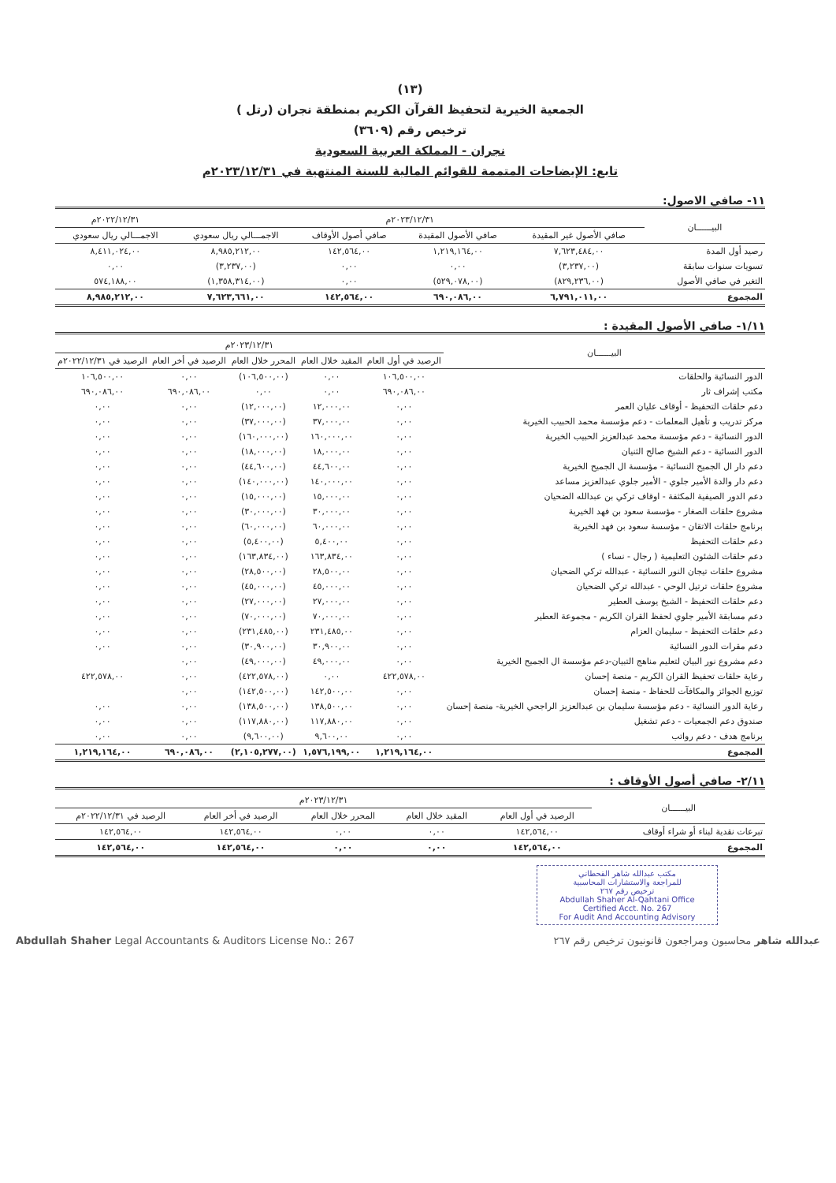(١٣)
الجمعية الخيرية لتحفيظ القرآن الكريم بمنطقة نجران (رتل )
ترخيص رقم (٣٦٠٩)
نجران - المملكة العربية السعودية
تابع: الإيضاحات المتممة للقوائم المالية للسنة المنتهية في ٢٠٢٣/١٢/٣١م
١١- صافي الاصول:
| البيــــــان | ٢٠٢٣/١٢/٣١م | | | | ٢٠٢٢/١٢/٣١م |
| --- | --- | --- | --- | --- | --- |
| | صافي الأصول غير المقيدة | صافي الأصول المقيدة | صافي أصول الأوقاف | الاجمـــالي ريال سعودي | الاجمـــالي ريال سعودي |
| رصيد أول المدة | ٧,٦٢٣,٤٨٤,٠٠ | ١,٢١٩,١٦٤,٠٠ | ١٤٢,٥٦٤,٠٠ | ٨,٩٨٥,٢١٢,٠٠ | ٨,٤١١,٠٢٤,٠٠ |
| تسويات سنوات سابقة | (٣,٢٣٧,٠٠) | ٠,٠٠ | ٠,٠٠ | (٣,٢٣٧,٠٠) | ٠,٠٠ |
| التغير في صافي الأصول | (٨٢٩,٢٣٦,٠٠) | (٥٢٩,٠٧٨,٠٠) | ٠,٠٠ | (١,٣٥٨,٣١٤,٠٠) | ٥٧٤,١٨٨,٠٠ |
| المجموع | ٦,٧٩١,٠١١,٠٠ | ٦٩٠,٠٨٦,٠٠ | ١٤٢,٥٦٤,٠٠ | ٧,٦٢٣,٦٦١,٠٠ | ٨,٩٨٥,٢١٢,٠٠ |
١/١١- صافي الأصول المقيدة :
| البيــــــان | ٢٠٢٣/١٢/٣١م | | | | |
| --- | --- | --- | --- | --- | --- |
| | الرصيد في أول العام | المقيد خلال العام | المحرر خلال العام | الرصيد في أخر العام | الرصيد في ٢٠٢٢/١٢/٣١م |
| الدور النسائية والحلقات | ١٠٦,٥٠٠,٠٠ | ٠,٠٠ | (١٠٦,٥٠٠,٠٠) | ٠,٠٠ | ١٠٦,٥٠٠,٠٠ |
| مكتب إشراف ثار | ٦٩٠,٠٨٦,٠٠ | ٠,٠٠ | ٠,٠٠ | ٦٩٠,٠٨٦,٠٠ | ٦٩٠,٠٨٦,٠٠ |
| دعم حلقات التحفيظ - أوقاف عليان العمر | ٠,٠٠ | ١٢,٠٠٠,٠٠ | (١٢,٠٠٠,٠٠) | ٠,٠٠ | ٠,٠٠ |
| مركز تدريب و تأهيل المعلمات - دعم مؤسسة محمد الحبيب الخيرية | ٠,٠٠ | ٣٧,٠٠٠,٠٠ | (٣٧,٠٠٠,٠٠) | ٠,٠٠ | ٠,٠٠ |
| الدور النسائية - دعم مؤسسة محمد عبدالعزيز الحبيب الخيرية | ٠,٠٠ | ١٦٠,٠٠٠,٠٠ | (١٦٠,٠٠٠,٠٠) | ٠,٠٠ | ٠,٠٠ |
| الدور النسائية - دعم الشيخ صالح الثنيان | ٠,٠٠ | ١٨,٠٠٠,٠٠ | (١٨,٠٠٠,٠٠) | ٠,٠٠ | ٠,٠٠ |
| دعم دار ال الجميح النسائية - مؤسسة ال الجميح الخيرية | ٠,٠٠ | ٤٤,٦٠٠,٠٠ | (٤٤,٦٠٠,٠٠) | ٠,٠٠ | ٠,٠٠ |
| دعم دار والدة الأمير جلوي - الأمير جلوي عبدالعزيز مساعد | ٠,٠٠ | ١٤٠,٠٠٠,٠٠ | (١٤٠,٠٠٠,٠٠) | ٠,٠٠ | ٠,٠٠ |
| دعم الدور الصيفية المكثفة - اوقاف تركي بن عبدالله الضحيان | ٠,٠٠ | ١٥,٠٠٠,٠٠ | (١٥,٠٠٠,٠٠) | ٠,٠٠ | ٠,٠٠ |
| مشروع حلقات الصغار - مؤسسة سعود بن فهد الخيرية | ٠,٠٠ | ٣٠,٠٠٠,٠٠ | (٣٠,٠٠٠,٠٠) | ٠,٠٠ | ٠,٠٠ |
| برنامج حلقات الاتقان - مؤسسة سعود بن فهد الخيرية | ٠,٠٠ | ٦٠,٠٠٠,٠٠ | (٦٠,٠٠٠,٠٠) | ٠,٠٠ | ٠,٠٠ |
| دعم حلقات التحفيظ | ٠,٠٠ | ٥,٤٠٠,٠٠ | (٥,٤٠٠,٠٠) | ٠,٠٠ | ٠,٠٠ |
| دعم حلقات الشئون التعليمية ( رجال - نساء ) | ٠,٠٠ | ١٦٣,٨٣٤,٠٠ | (١٦٣,٨٣٤,٠٠) | ٠,٠٠ | ٠,٠٠ |
| مشروع حلقات تيجان النور النسائية - عبدالله تركي الضحيان | ٠,٠٠ | ٢٨,٥٠٠,٠٠ | (٢٨,٥٠٠,٠٠) | ٠,٠٠ | ٠,٠٠ |
| مشروع حلقات ترتيل الوحي - عبدالله تركي الضحيان | ٠,٠٠ | ٤٥,٠٠٠,٠٠ | (٤٥,٠٠٠,٠٠) | ٠,٠٠ | ٠,٠٠ |
| دعم حلقات التحفيظ - الشيخ يوسف العطير | ٠,٠٠ | ٢٧,٠٠٠,٠٠ | (٢٧,٠٠٠,٠٠) | ٠,٠٠ | ٠,٠٠ |
| دعم مسابقة الأمير جلوي لحفظ القران الكريم - مجموعة العطير | ٠,٠٠ | ٧٠,٠٠٠,٠٠ | (٧٠,٠٠٠,٠٠) | ٠,٠٠ | ٠,٠٠ |
| دعم حلقات التحفيظ - سليمان العزام | ٠,٠٠ | ٢٣١,٤٨٥,٠٠ | (٢٣١,٤٨٥,٠٠) | ٠,٠٠ | ٠,٠٠ |
| دعم مقرات الدور النسائية | ٠,٠٠ | ٣٠,٩٠٠,٠٠ | (٣٠,٩٠٠,٠٠) | ٠,٠٠ | ٠,٠٠ |
| دعم مشروع نور البيان لتعليم مناهج التبيان-دعم مؤسسة ال الجميح الخيرية | ٠,٠٠ | ٤٩,٠٠٠,٠٠ | (٤٩,٠٠٠,٠٠) | ٠,٠٠ | |
| رعاية حلقات تحفيظ القران الكريم - منصة إحسان | ٤٢٢,٥٧٨,٠٠ | ٠,٠٠ | (٤٢٢,٥٧٨,٠٠) | ٠,٠٠ | ٤٢٢,٥٧٨,٠٠ |
| توزيع الجوائز والمكافآت للحفاظ - منصة إحسان | ٠,٠٠ | ١٤٢,٥٠٠,٠٠ | (١٤٢,٥٠٠,٠٠) | ٠,٠٠ | |
| رعاية الدور النسائية - دعم مؤسسة سليمان بن عبدالعزيز الراجحي الخيرية- منصة إحسان | ٠,٠٠ | ١٣٨,٥٠٠,٠٠ | (١٣٨,٥٠٠,٠٠) | ٠,٠٠ | ٠,٠٠ |
| صندوق دعم الجمعيات - دعم تشغيل | ٠,٠٠ | ١١٧,٨٨٠,٠٠ | (١١٧,٨٨٠,٠٠) | ٠,٠٠ | ٠,٠٠ |
| برنامج هدف - دعم رواتب | ٠,٠٠ | ٩,٦٠٠,٠٠ | (٩,٦٠٠,٠٠) | ٠,٠٠ | ٠,٠٠ |
| المجموع | ١,٢١٩,١٦٤,٠٠ | ١,٥٧٦,١٩٩,٠٠ | (٢,١٠٥,٢٧٧,٠٠) | ٦٩٠,٠٨٦,٠٠ | ١,٢١٩,١٦٤,٠٠ |
٢/١١- صافي أصول الأوقاف :
| البيــــــان | ٢٠٢٣/١٢/٣١م | | | | |
| --- | --- | --- | --- | --- | --- |
| | الرصيد في أول العام | المقيد خلال العام | المحرر خلال العام | الرصيد في أخر العام | الرصيد في ٢٠٢٢/١٢/٣١م |
| تبرعات نقدية لبناء أو شراء أوقاف | ١٤٢,٥٦٤,٠٠ | ٠,٠٠ | ٠,٠٠ | ١٤٢,٥٦٤,٠٠ | ١٤٢,٥٦٤,٠٠ |
| المجموع | ١٤٢,٥٦٤,٠٠ | ٠,٠٠ | ٠,٠٠ | ١٤٢,٥٦٤,٠٠ | ١٤٢,٥٦٤,٠٠ |
مكتب عبدالله شاهر القحطاني
للمراجعة والاستشارات المحاسبية
ترخيص رقم ٢٦٧
Abdullah Shaher Al-Qahtani Office
Certified Acct. No. 267
For Audit And Accounting Advisory
Abdullah Shaher Legal Accountants & Auditors License No.: 267 عبدالله شاهر محاسبون ومراجعون قانونيون ترخيص رقم ٢٦٧